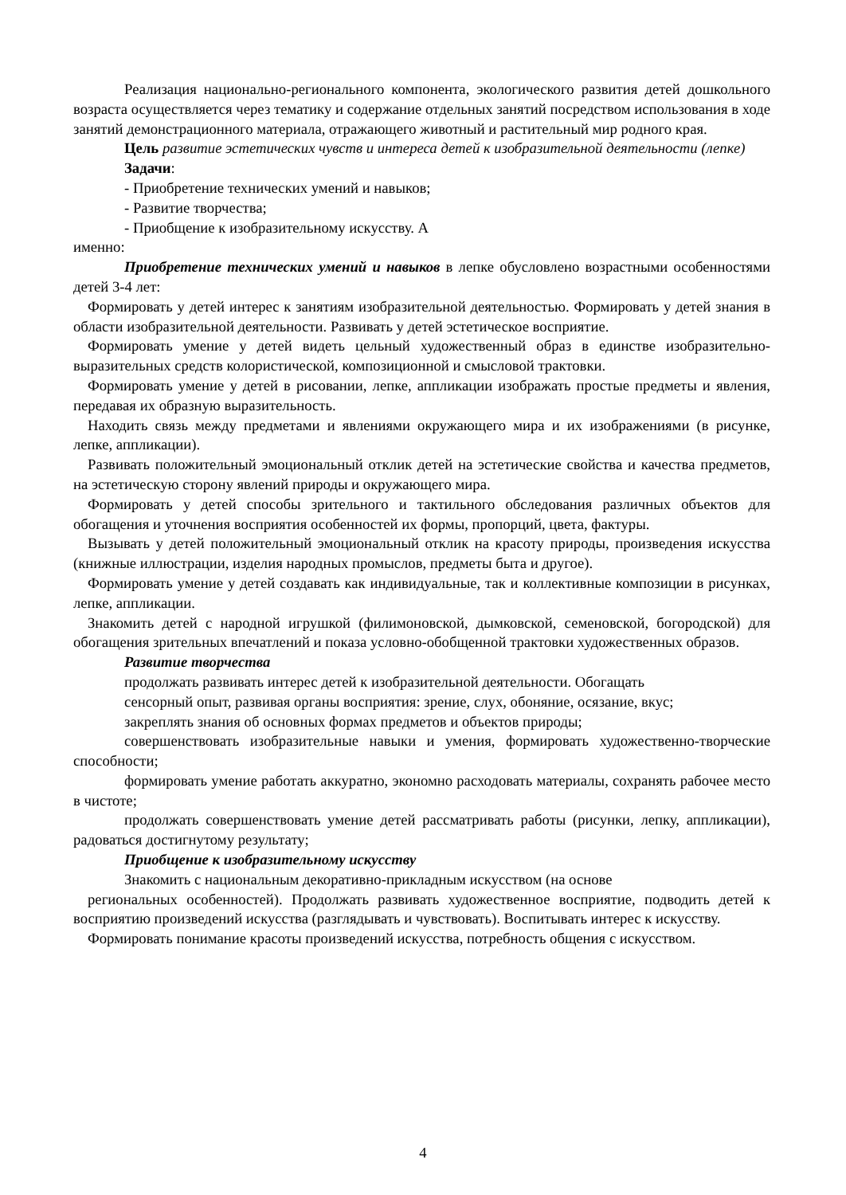Реализация национально-регионального компонента, экологического развития детей дошкольного возраста осуществляется через тематику и содержание отдельных занятий посредством использования в ходе занятий демонстрационного материала, отражающего животный и растительный мир родного края.
Цель развитие эстетических чувств и интереса детей к изобразительной деятельности (лепке)
Задачи:
- Приобретение технических умений и навыков;
- Развитие творчества;
- Приобщение к изобразительному искусству. А
именно:
Приобретение технических умений и навыков в лепке обусловлено возрастными особенностями детей 3-4 лет:
Формировать у детей интерес к занятиям изобразительной деятельностью. Формировать у детей знания в области изобразительной деятельности. Развивать у детей эстетическое восприятие.
Формировать умение у детей видеть цельный художественный образ в единстве изобразительно-выразительных средств колористической, композиционной и смысловой трактовки.
Формировать умение у детей в рисовании, лепке, аппликации изображать простые предметы и явления, передавая их образную выразительность.
Находить связь между предметами и явлениями окружающего мира и их изображениями (в рисунке, лепке, аппликации).
Развивать положительный эмоциональный отклик детей на эстетические свойства и качества предметов, на эстетическую сторону явлений природы и окружающего мира.
Формировать у детей способы зрительного и тактильного обследования различных объектов для обогащения и уточнения восприятия особенностей их формы, пропорций, цвета, фактуры.
Вызывать у детей положительный эмоциональный отклик на красоту природы, произведения искусства (книжные иллюстрации, изделия народных промыслов, предметы быта и другое).
Формировать умение у детей создавать как индивидуальные, так и коллективные композиции в рисунках, лепке, аппликации.
Знакомить детей с народной игрушкой (филимоновской, дымковской, семеновской, богородской) для обогащения зрительных впечатлений и показа условно-обобщенной трактовки художественных образов.
Развитие творчества
продолжать развивать интерес детей к изобразительной деятельности. Обогащать
сенсорный опыт, развивая органы восприятия: зрение, слух, обоняние, осязание, вкус;
закреплять знания об основных формах предметов и объектов природы;
совершенствовать изобразительные навыки и умения, формировать художественно-творческие способности;
формировать умение работать аккуратно, экономно расходовать материалы, сохранять рабочее место в чистоте;
продолжать совершенствовать умение детей рассматривать работы (рисунки, лепку, аппликации), радоваться достигнутому результату;
Приобщение к изобразительному искусству
Знакомить с национальным декоративно-прикладным искусством (на основе
региональных особенностей). Продолжать развивать художественное восприятие, подводить детей к восприятию произведений искусства (разглядывать и чувствовать). Воспитывать интерес к искусству.
Формировать понимание красоты произведений искусства, потребность общения с искусством.
4